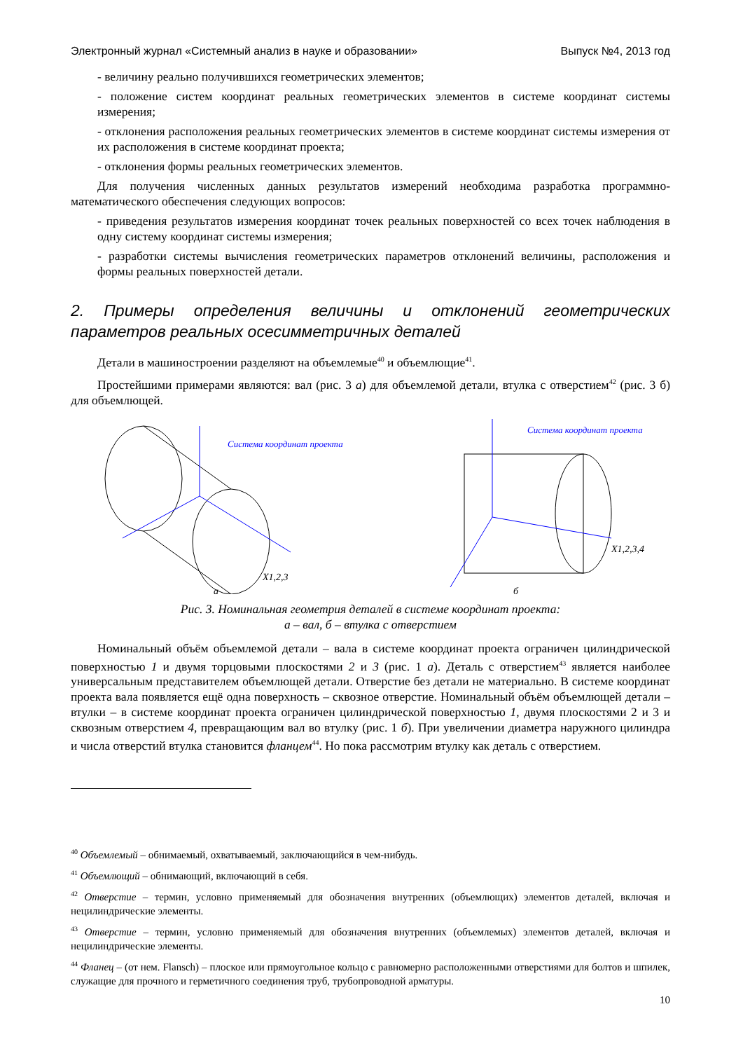Электронный журнал «Системный анализ в науке и образовании» Выпуск №4, 2013 год
- величину реально получившихся геометрических элементов;
- положение систем координат реальных геометрических элементов в системе координат системы измерения;
- отклонения расположения реальных геометрических элементов в системе координат системы измерения от их расположения в системе координат проекта;
- отклонения формы реальных геометрических элементов.
Для получения численных данных результатов измерений необходима разработка программно-математического обеспечения следующих вопросов:
- приведения результатов измерения координат точек реальных поверхностей со всех точек наблюдения в одну систему координат системы измерения;
- разработки системы вычисления геометрических параметров отклонений величины, расположения и формы реальных поверхностей детали.
2. Примеры определения величины и отклонений геометрических параметров реальных осесимметричных деталей
Детали в машиностроении разделяют на объемлемые<sup>40</sup> и объемлющие<sup>41</sup>.
Простейшими примерами являются: вал (рис. 3 а) для объемлемой детали, втулка с отверстием<sup>42</sup> (рис. 3 б) для объемлющей.
Система координат проекта
X1,2,3
а
Система координат проекта
X1,2,3,4
б
Рис. 3. Номинальная геометрия деталей в системе координат проекта:
а – вал, б – втулка с отверстием
Номинальный объём объемлемой детали – вала в системе координат проекта ограничен цилиндрической поверхностью 1 и двумя торцовыми плоскостями 2 и 3 (рис. 1 а). Деталь с отверстием<sup>43</sup> является наиболее универсальным представителем объемлющей детали. Отверстие без детали не материально. В системе координат проекта вала появляется ещё одна поверхность – сквозное отверстие. Номинальный объём объемлющей детали – втулки – в системе координат проекта ограничен цилиндрической поверхностью 1, двумя плоскостями 2 и 3 и сквозным отверстием 4, превращающим вал во втулку (рис. 1 б). При увеличении диаметра наружного цилиндра и числа отверстий втулка становится фланцем<sup>44</sup>. Но пока рассмотрим втулку как деталь с отверстием.
<sup>40</sup> Объемлемый – обнимаемый, охватываемый, заключающийся в чем-нибудь.
<sup>41</sup> Объемлющий – обнимающий, включающий в себя.
<sup>42</sup> Отверстие – термин, условно применяемый для обозначения внутренних (объемлющих) элементов деталей, включая и нецилиндрические элементы.
<sup>43</sup> Отверстие – термин, условно применяемый для обозначения внутренних (объемлемых) элементов деталей, включая и нецилиндрические элементы.
<sup>44</sup> Фланец – (от нем. Flansch) – плоское или прямоугольное кольцо с равномерно расположенными отверстиями для болтов и шпилек, служащие для прочного и герметичного соединения труб, трубопроводной арматуры.
10